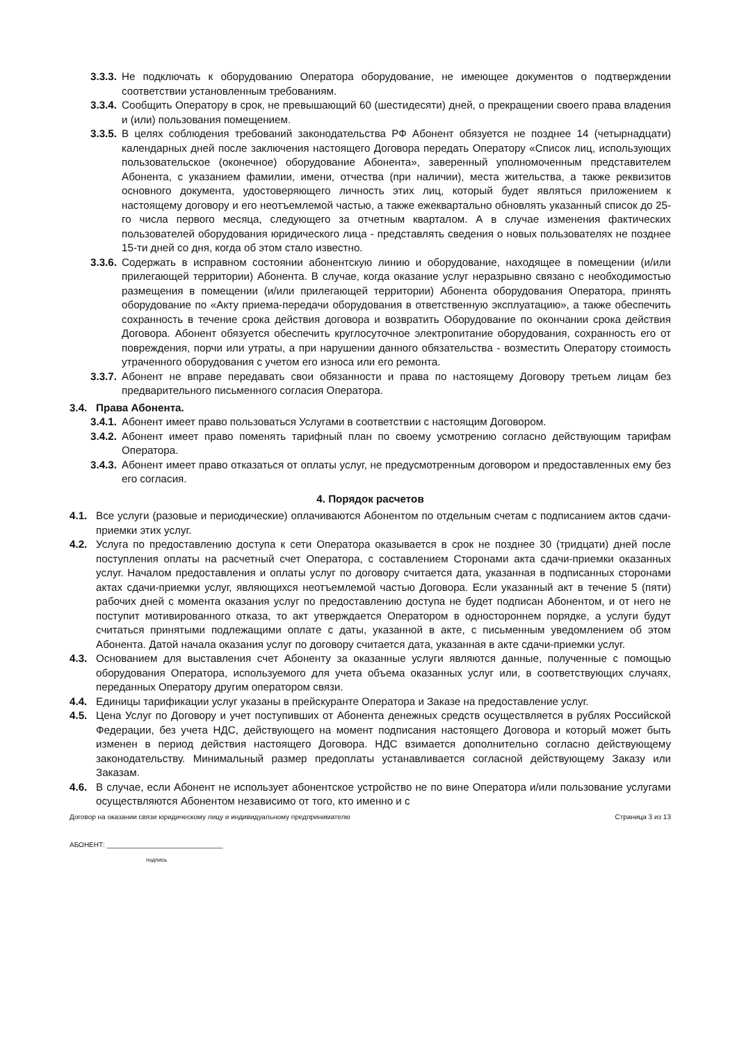3.3.3. Не подключать к оборудованию Оператора оборудование, не имеющее документов о подтверждении соответствии установленным требованиям.
3.3.4. Сообщить Оператору в срок, не превышающий 60 (шестидесяти) дней, о прекращении своего права владения и (или) пользования помещением.
3.3.5. В целях соблюдения требований законодательства РФ Абонент обязуется не позднее 14 (четырнадцати) календарных дней после заключения настоящего Договора передать Оператору «Список лиц, использующих пользовательское (оконечное) оборудование Абонента», заверенный уполномоченным представителем Абонента, с указанием фамилии, имени, отчества (при наличии), места жительства, а также реквизитов основного документа, удостоверяющего личность этих лиц, который будет являться приложением к настоящему договору и его неотъемлемой частью, а также ежеквартально обновлять указанный список до 25-го числа первого месяца, следующего за отчетным кварталом. А в случае изменения фактических пользователей оборудования юридического лица - представлять сведения о новых пользователях не позднее 15-ти дней со дня, когда об этом стало известно.
3.3.6. Содержать в исправном состоянии абонентскую линию и оборудование, находящее в помещении (и/или прилегающей территории) Абонента. В случае, когда оказание услуг неразрывно связано с необходимостью размещения в помещении (и/или прилегающей территории) Абонента оборудования Оператора, принять оборудование по «Акту приема-передачи оборудования в ответственную эксплуатацию», а также обеспечить сохранность в течение срока действия договора и возвратить Оборудование по окончании срока действия Договора. Абонент обязуется обеспечить круглосуточное электропитание оборудования, сохранность его от повреждения, порчи или утраты, а при нарушении данного обязательства - возместить Оператору стоимость утраченного оборудования с учетом его износа или его ремонта.
3.3.7. Абонент не вправе передавать свои обязанности и права по настоящему Договору третьем лицам без предварительного письменного согласия Оператора.
3.4. Права Абонента.
3.4.1. Абонент имеет право пользоваться Услугами в соответствии с настоящим Договором.
3.4.2. Абонент имеет право поменять тарифный план по своему усмотрению согласно действующим тарифам Оператора.
3.4.3. Абонент имеет право отказаться от оплаты услуг, не предусмотренным договором и предоставленных ему без его согласия.
4. Порядок расчетов
4.1. Все услуги (разовые и периодические) оплачиваются Абонентом по отдельным счетам с подписанием актов сдачи-приемки этих услуг.
4.2. Услуга по предоставлению доступа к сети Оператора оказывается в срок не позднее 30 (тридцати) дней после поступления оплаты на расчетный счет Оператора, с составлением Сторонами акта сдачи-приемки оказанных услуг. Началом предоставления и оплаты услуг по договору считается дата, указанная в подписанных сторонами актах сдачи-приемки услуг, являющихся неотъемлемой частью Договора. Если указанный акт в течение 5 (пяти) рабочих дней с момента оказания услуг по предоставлению доступа не будет подписан Абонентом, и от него не поступит мотивированного отказа, то акт утверждается Оператором в одностороннем порядке, а услуги будут считаться принятыми подлежащими оплате с даты, указанной в акте, с письменным уведомлением об этом Абонента. Датой начала оказания услуг по договору считается дата, указанная в акте сдачи-приемки услуг.
4.3. Основанием для выставления счет Абоненту за оказанные услуги являются данные, полученные с помощью оборудования Оператора, используемого для учета объема оказанных услуг или, в соответствующих случаях, переданных Оператору другим оператором связи.
4.4. Единицы тарификации услуг указаны в прейскуранте Оператора и Заказе на предоставление услуг.
4.5. Цена Услуг по Договору и учет поступивших от Абонента денежных средств осуществляется в рублях Российской Федерации, без учета НДС, действующего на момент подписания настоящего Договора и который может быть изменен в период действия настоящего Договора. НДС взимается дополнительно согласно действующему законодательству. Минимальный размер предоплаты устанавливается согласной действующему Заказу или Заказам.
4.6. В случае, если Абонент не использует абонентское устройство не по вине Оператора и/или пользование услугами осуществляются Абонентом независимо от того, кто именно и с
Договор на оказании связи юридическому лицу и индивидуальному предпринимателю Страница 3 из 13
АБОНЕНТ: ______________________________
подпись